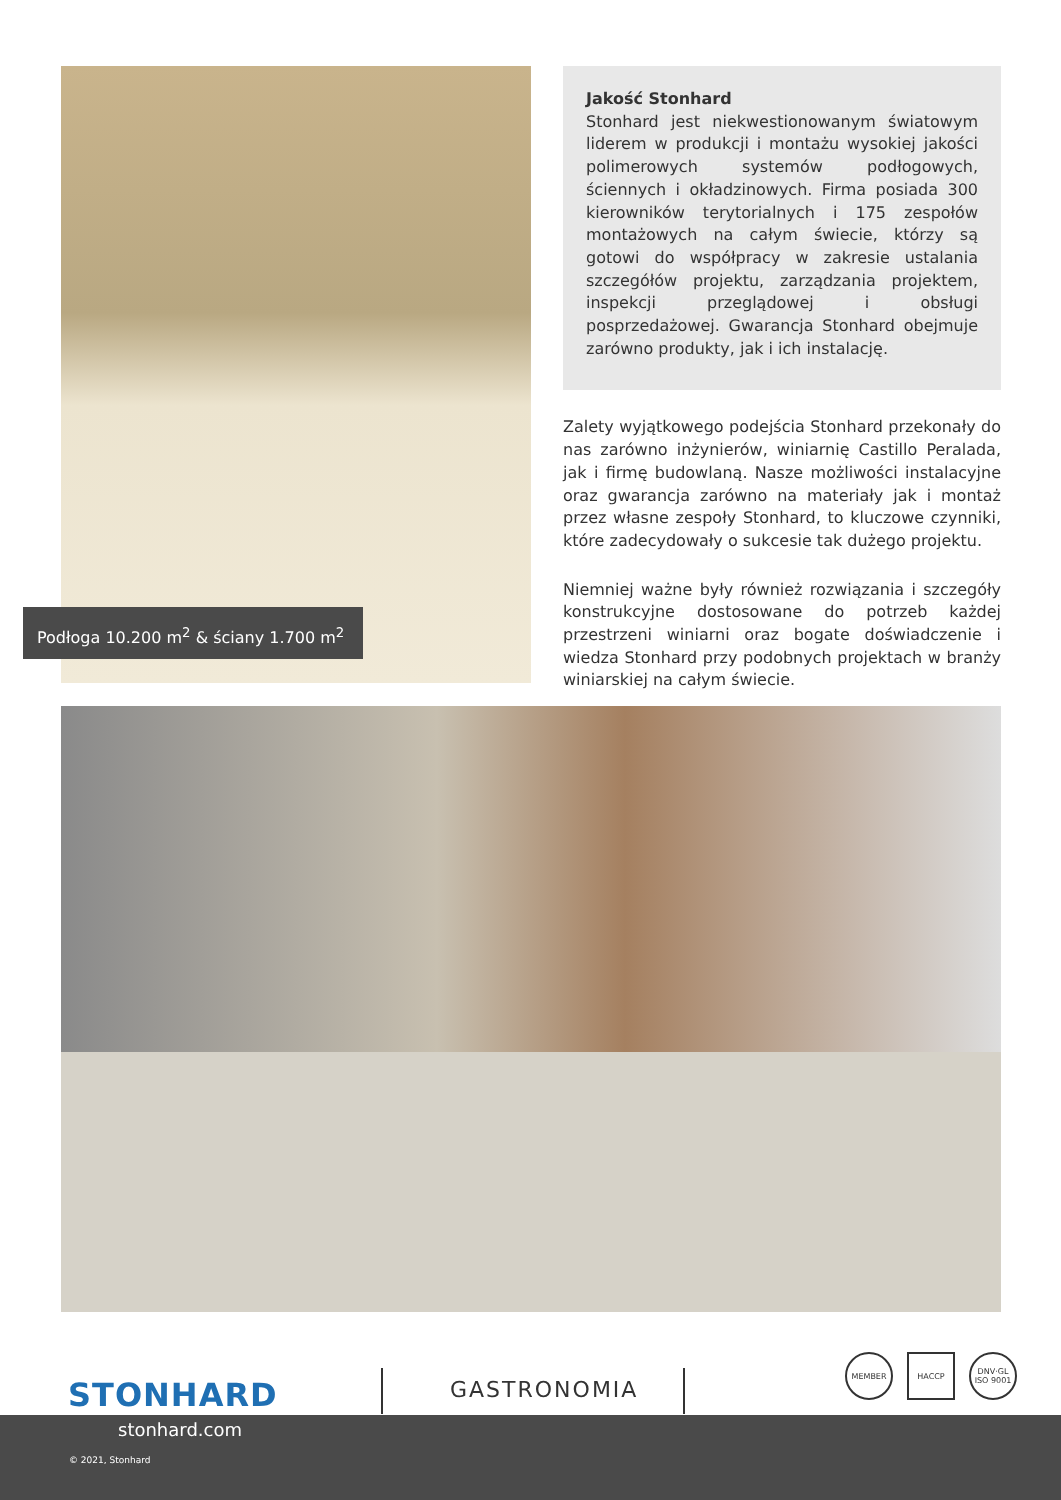Podłoga 10.200 m<sup>2</sup> & ściany 1.700 m<sup>2</sup>
Jakość Stonhard
Stonhard jest niekwestionowanym światowym liderem w produkcji i montażu wysokiej jakości polimerowych systemów podłogowych, ściennych i okładzinowych. Firma posiada 300 kierowników terytorialnych i 175 zespołów montażowych na całym świecie, którzy są gotowi do współpracy w zakresie ustalania szczegółów projektu, zarządzania projektem, inspekcji przeglądowej i obsługi posprzedażowej. Gwarancja Stonhard obejmuje zarówno produkty, jak i ich instalację.
Zalety wyjątkowego podejścia Stonhard przekonały do nas zarówno inżynierów, winiarnię Castillo Peralada, jak i firmę budowlaną. Nasze możliwości instalacyjne oraz gwarancja zarówno na materiały jak i montaż przez własne zespoły Stonhard, to kluczowe czynniki, które zadecydowały o sukcesie tak dużego projektu.
Niemniej ważne były również rozwiązania i szczegóły konstrukcyjne dostosowane do potrzeb każdej przestrzeni winiarni oraz bogate doświadczenie i wiedza Stonhard przy podobnych projektach w branży winiarskiej na całym świecie.
STONHARD GASTRONOMIA
MEMBER HACCP DNV·GL ISO 9001
stonhard.com
© 2021, Stonhard